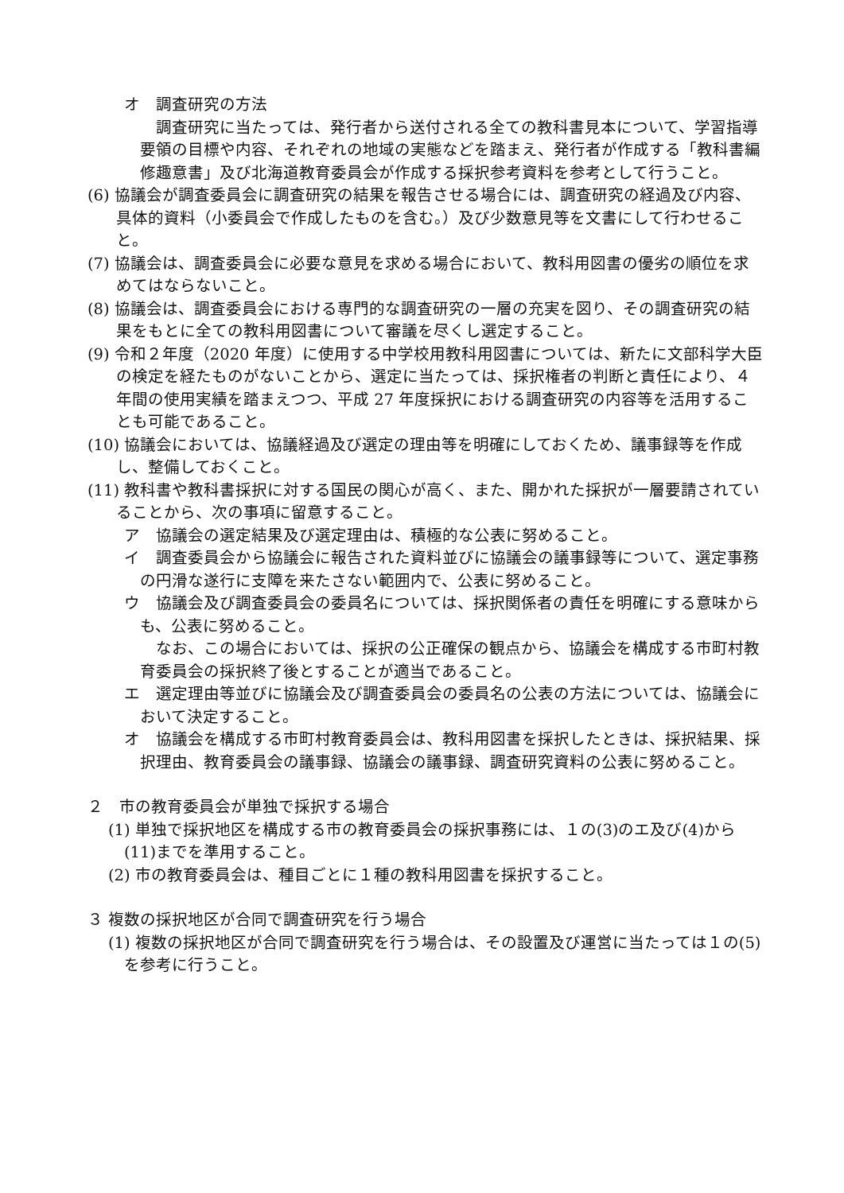オ　調査研究の方法
調査研究に当たっては、発行者から送付される全ての教科書見本について、学習指導要領の目標や内容、それぞれの地域の実態などを踏まえ、発行者が作成する「教科書編修趣意書」及び北海道教育委員会が作成する採択参考資料を参考として行うこと。
(6) 協議会が調査委員会に調査研究の結果を報告させる場合には、調査研究の経過及び内容、具体的資料（小委員会で作成したものを含む。）及び少数意見等を文書にして行わせること。
(7) 協議会は、調査委員会に必要な意見を求める場合において、教科用図書の優劣の順位を求めてはならないこと。
(8) 協議会は、調査委員会における専門的な調査研究の一層の充実を図り、その調査研究の結果をもとに全ての教科用図書について審議を尽くし選定すること。
(9) 令和２年度（2020 年度）に使用する中学校用教科用図書については、新たに文部科学大臣の検定を経たものがないことから、選定に当たっては、採択権者の判断と責任により、４年間の使用実績を踏まえつつ、平成 27 年度採択における調査研究の内容等を活用することも可能であること。
(10) 協議会においては、協議経過及び選定の理由等を明確にしておくため、議事録等を作成し、整備しておくこと。
(11) 教科書や教科書採択に対する国民の関心が高く、また、開かれた採択が一層要請されていることから、次の事項に留意すること。
ア　協議会の選定結果及び選定理由は、積極的な公表に努めること。
イ　調査委員会から協議会に報告された資料並びに協議会の議事録等について、選定事務の円滑な遂行に支障を来たさない範囲内で、公表に努めること。
ウ　協議会及び調査委員会の委員名については、採択関係者の責任を明確にする意味からも、公表に努めること。
なお、この場合においては、採択の公正確保の観点から、協議会を構成する市町村教育委員会の採択終了後とすることが適当であること。
エ　選定理由等並びに協議会及び調査委員会の委員名の公表の方法については、協議会において決定すること。
オ　協議会を構成する市町村教育委員会は、教科用図書を採択したときは、採択結果、採択理由、教育委員会の議事録、協議会の議事録、調査研究資料の公表に努めること。
２　市の教育委員会が単独で採択する場合
(1) 単独で採択地区を構成する市の教育委員会の採択事務には、１の(3)のエ及び(4)から(11)までを準用すること。
(2) 市の教育委員会は、種目ごとに１種の教科用図書を採択すること。
３ 複数の採択地区が合同で調査研究を行う場合
(1) 複数の採択地区が合同で調査研究を行う場合は、その設置及び運営に当たっては１の(5)を参考に行うこと。